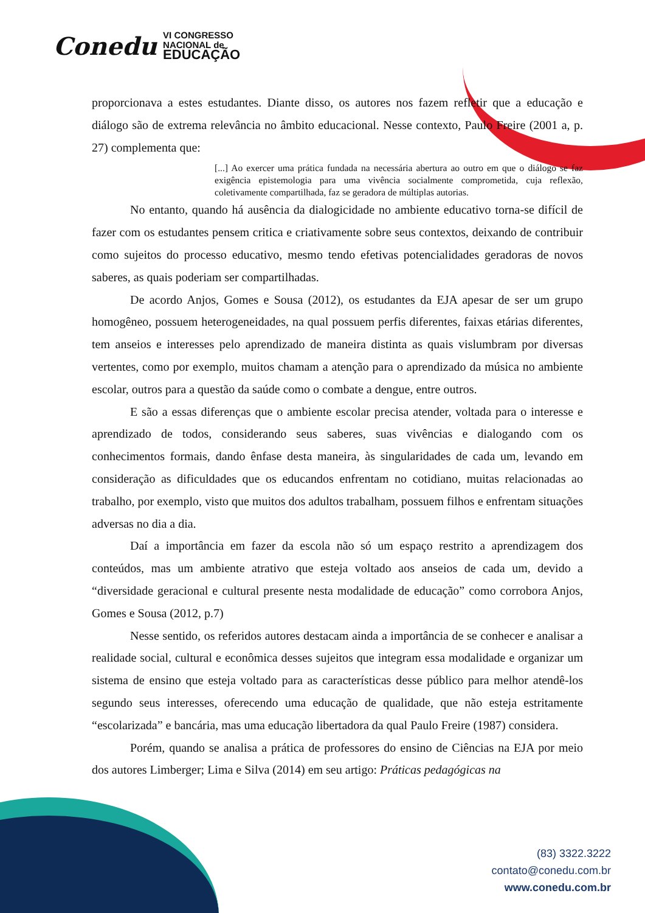Conedu VI CONGRESSO
NACIONAL de
EDUCAÇÃO
proporcionava a estes estudantes. Diante disso, os autores nos fazem refletir que a educação e diálogo são de extrema relevância no âmbito educacional. Nesse contexto, Paulo Freire (2001 a, p. 27) complementa que:
[...] Ao exercer uma prática fundada na necessária abertura ao outro em que o diálogo se faz exigência epistemologia para uma vivência socialmente comprometida, cuja reflexão, coletivamente compartilhada, faz se geradora de múltiplas autorias.
No entanto, quando há ausência da dialogicidade no ambiente educativo torna-se difícil de fazer com os estudantes pensem critica e criativamente sobre seus contextos, deixando de contribuir como sujeitos do processo educativo, mesmo tendo efetivas potencialidades geradoras de novos saberes, as quais poderiam ser compartilhadas.
De acordo Anjos, Gomes e Sousa (2012), os estudantes da EJA apesar de ser um grupo homogêneo, possuem heterogeneidades, na qual possuem perfis diferentes, faixas etárias diferentes, tem anseios e interesses pelo aprendizado de maneira distinta as quais vislumbram por diversas vertentes, como por exemplo, muitos chamam a atenção para o aprendizado da música no ambiente escolar, outros para a questão da saúde como o combate a dengue, entre outros.
E são a essas diferenças que o ambiente escolar precisa atender, voltada para o interesse e aprendizado de todos, considerando seus saberes, suas vivências e dialogando com os conhecimentos formais, dando ênfase desta maneira, às singularidades de cada um, levando em consideração as dificuldades que os educandos enfrentam no cotidiano, muitas relacionadas ao trabalho, por exemplo, visto que muitos dos adultos trabalham, possuem filhos e enfrentam situações adversas no dia a dia.
Daí a importância em fazer da escola não só um espaço restrito a aprendizagem dos conteúdos, mas um ambiente atrativo que esteja voltado aos anseios de cada um, devido a “diversidade geracional e cultural presente nesta modalidade de educação” como corrobora Anjos, Gomes e Sousa (2012, p.7)
Nesse sentido, os referidos autores destacam ainda a importância de se conhecer e analisar a realidade social, cultural e econômica desses sujeitos que integram essa modalidade e organizar um sistema de ensino que esteja voltado para as características desse público para melhor atendê-los segundo seus interesses, oferecendo uma educação de qualidade, que não esteja estritamente “escolarizada” e bancária, mas uma educação libertadora da qual Paulo Freire (1987) considera.
Porém, quando se analisa a prática de professores do ensino de Ciências na EJA por meio dos autores Limberger; Lima e Silva (2014) em seu artigo: Práticas pedagógicas na
(83) 3322.3222
contato@conedu.com.br
www.conedu.com.br